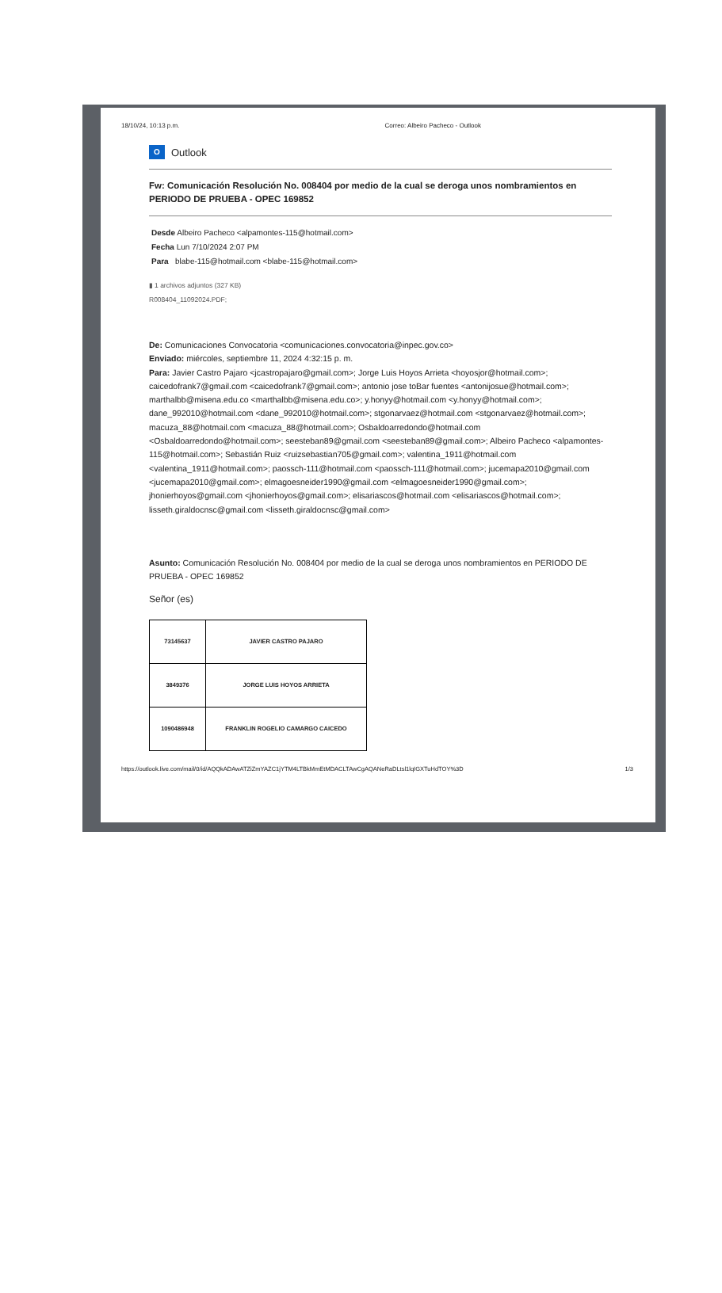18/10/24, 10:13 p.m. Correo: Albeiro Pacheco - Outlook
O
Outlook
Fw: Comunicación Resolución No. 008404 por medio de la cual se deroga unos nombramientos en PERIODO DE PRUEBA - OPEC 169852
Desde Albeiro Pacheco <alpamontes-115@hotmail.com>
Fecha Lun 7/10/2024 2:07 PM
Para blabe-115@hotmail.com <blabe-115@hotmail.com>
▮ 1 archivos adjuntos (327 KB)
R008404_11092024.PDF;
De: Comunicaciones Convocatoria <comunicaciones.convocatoria@inpec.gov.co>
Enviado: miércoles, septiembre 11, 2024 4:32:15 p. m.
Para: Javier Castro Pajaro <jcastropajaro@gmail.com>; Jorge Luis Hoyos Arrieta <hoyosjor@hotmail.com>; caicedofrank7@gmail.com <caicedofrank7@gmail.com>; antonio jose toBar fuentes <antonijosue@hotmail.com>; marthalbb@misena.edu.co <marthalbb@misena.edu.co>; y.honyy@hotmail.com <y.honyy@hotmail.com>; dane_992010@hotmail.com <dane_992010@hotmail.com>; stgonarvaez@hotmail.com <stgonarvaez@hotmail.com>; macuza_88@hotmail.com <macuza_88@hotmail.com>; Osbaldoarredondo@hotmail.com <Osbaldoarredondo@hotmail.com>; seesteban89@gmail.com <seesteban89@gmail.com>; Albeiro Pacheco <alpamontes-115@hotmail.com>; Sebastián Ruiz <ruizsebastian705@gmail.com>; valentina_1911@hotmail.com <valentina_1911@hotmail.com>; paossch-111@hotmail.com <paossch-111@hotmail.com>; jucemapa2010@gmail.com <jucemapa2010@gmail.com>; elmagoesneider1990@gmail.com <elmagoesneider1990@gmail.com>; jhonierhoyos@gmail.com <jhonierhoyos@gmail.com>; elisariascos@hotmail.com <elisariascos@hotmail.com>; lisseth.giraldocnsc@gmail.com <lisseth.giraldocnsc@gmail.com>
Asunto: Comunicación Resolución No. 008404 por medio de la cual se deroga unos nombramientos en PERIODO DE PRUEBA - OPEC 169852
Señor (es)
| 73145637 | JAVIER CASTRO PAJARO |
| 3849376 | JORGE LUIS HOYOS ARRIETA |
| 1090486948 | FRANKLIN ROGELIO CAMARGO CAICEDO |
https://outlook.live.com/mail/0/id/AQQkADAwATZiZmYAZC1jYTM4LTBkMmEtMDACLTAwCgAQANeRaDLtsl1lqIGXTuHdTOY%3D 1/3